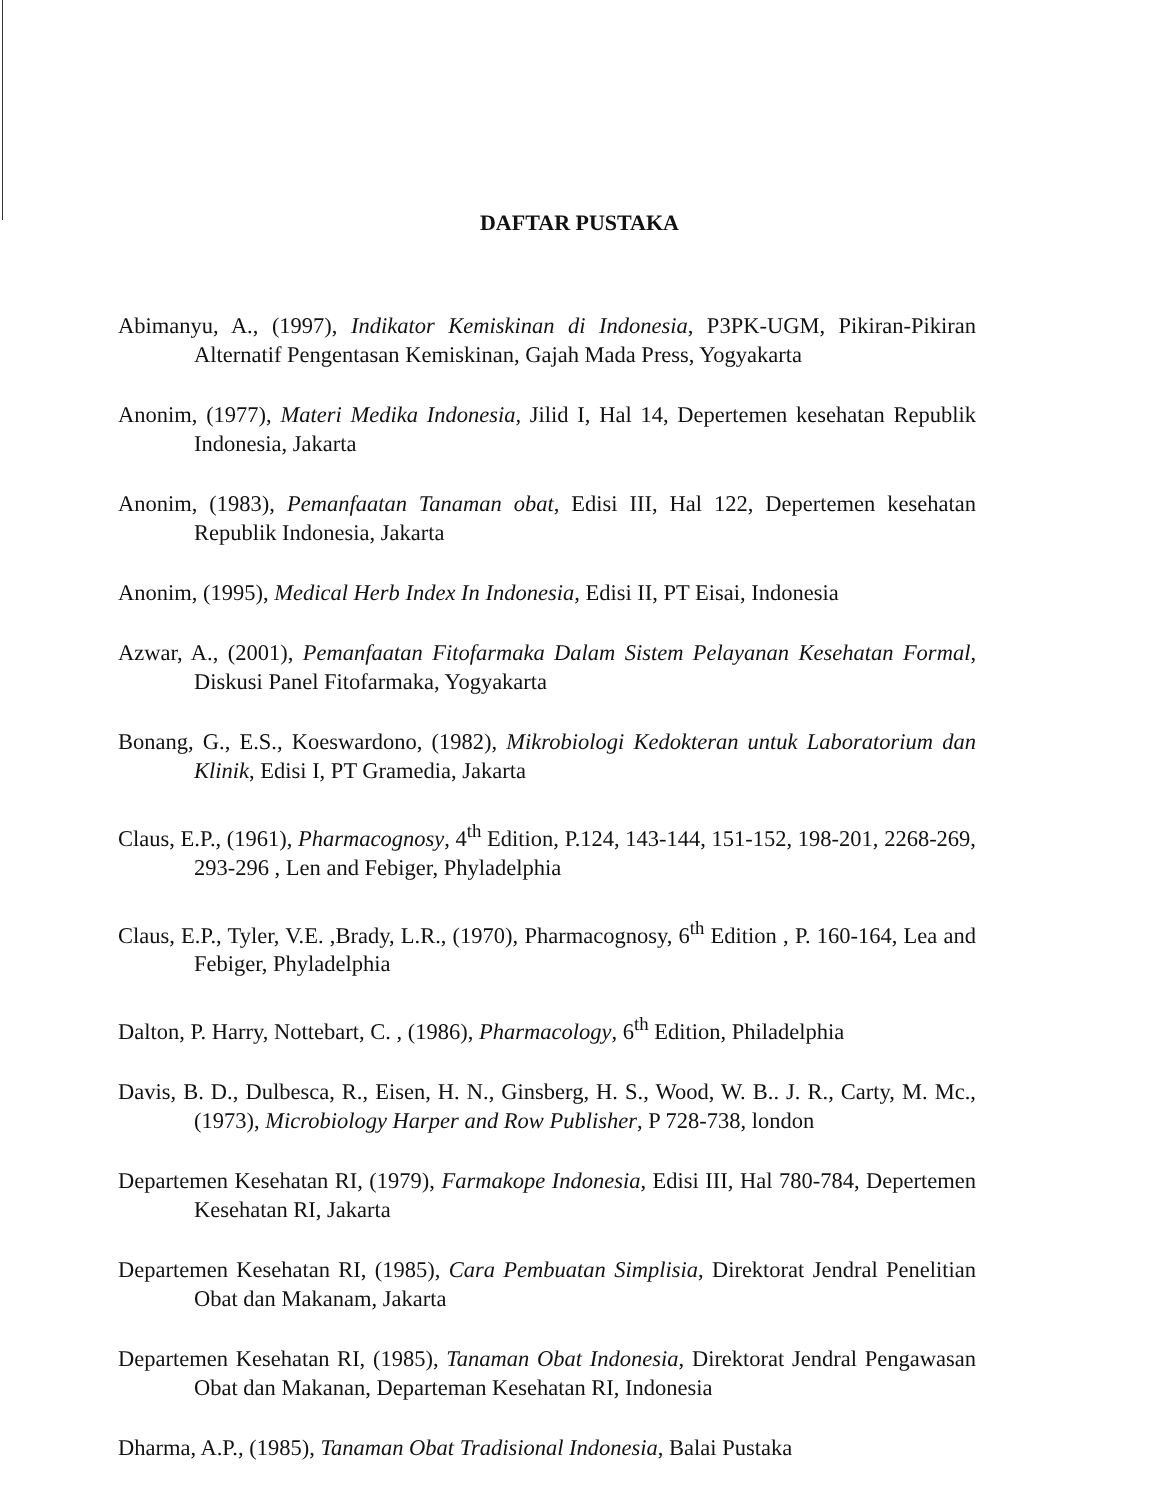DAFTAR PUSTAKA
Abimanyu, A., (1997), Indikator Kemiskinan di Indonesia, P3PK-UGM, Pikiran-Pikiran Alternatif Pengentasan Kemiskinan, Gajah Mada Press, Yogyakarta
Anonim, (1977), Materi Medika Indonesia, Jilid I, Hal 14, Depertemen kesehatan Republik Indonesia, Jakarta
Anonim, (1983), Pemanfaatan Tanaman obat, Edisi III, Hal 122, Depertemen kesehatan Republik Indonesia, Jakarta
Anonim, (1995), Medical Herb Index In Indonesia, Edisi II, PT Eisai, Indonesia
Azwar, A., (2001), Pemanfaatan Fitofarmaka Dalam Sistem Pelayanan Kesehatan Formal, Diskusi Panel Fitofarmaka, Yogyakarta
Bonang, G., E.S., Koeswardono, (1982), Mikrobiologi Kedokteran untuk Laboratorium dan Klinik, Edisi I, PT Gramedia, Jakarta
Claus, E.P., (1961), Pharmacognosy, 4<sup>th</sup> Edition, P.124, 143-144, 151-152, 198-201, 2268-269, 293-296 , Len and Febiger, Phyladelphia
Claus, E.P., Tyler, V.E. ,Brady, L.R., (1970), Pharmacognosy, 6<sup>th</sup> Edition , P. 160-164, Lea and Febiger, Phyladelphia
Dalton, P. Harry, Nottebart, C. , (1986), Pharmacology, 6<sup>th</sup> Edition, Philadelphia
Davis, B. D., Dulbesca, R., Eisen, H. N., Ginsberg, H. S., Wood, W. B.. J. R., Carty, M. Mc., (1973), Microbiology Harper and Row Publisher, P 728-738, london
Departemen Kesehatan RI, (1979), Farmakope Indonesia, Edisi III, Hal 780-784, Depertemen Kesehatan RI, Jakarta
Departemen Kesehatan RI, (1985), Cara Pembuatan Simplisia, Direktorat Jendral Penelitian Obat dan Makanam, Jakarta
Departemen Kesehatan RI, (1985), Tanaman Obat Indonesia, Direktorat Jendral Pengawasan Obat dan Makanan, Departeman Kesehatan RI, Indonesia
Dharma, A.P., (1985), Tanaman Obat Tradisional Indonesia, Balai Pustaka